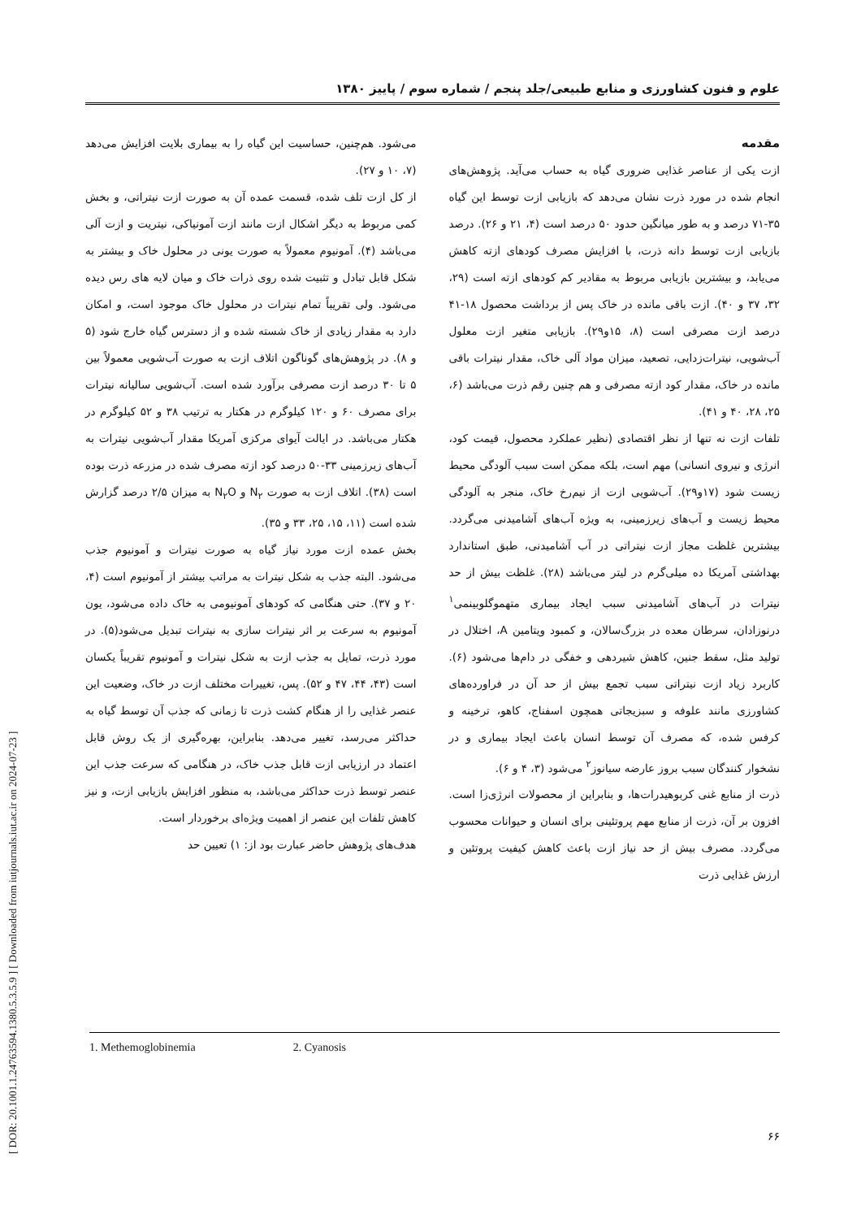علوم و فنون کشاورزی و منابع طبیعی/جلد پنجم / شماره سوم / پاییز ۱۳۸۰
مقدمه
ازت یکی از عناصر غذایی ضروری گیاه به حساب می‌آید. پژوهش‌های انجام شده در مورد ذرت نشان می‌دهد که بازیابی ازت توسط این گیاه ۳۵-۷۱ درصد و به طور میانگین حدود ۵۰ درصد است (۴، ۲۱ و ۲۶). درصد بازیابی ازت توسط دانه ذرت، با افزایش مصرف کودهای ازته کاهش می‌یابد، و بیشترین بازیابی مربوط به مقادیر کم کودهای ازته است (۲۹، ۳۲، ۳۷ و ۴۰). ازت باقی مانده در خاک پس از برداشت محصول ۱۸-۴۱ درصد ازت مصرفی است (۸، ۱۵و۲۹). بازیابی متغیر ازت معلول آب‌شویی، نیترات‌زدایی، تصعید، میزان مواد آلی خاک، مقدار نیترات باقی مانده در خاک، مقدار کود ازته مصرفی و هم چنین رقم ذرت می‌باشد (۶، ۲۵، ۲۸، ۴۰ و ۴۱).
تلفات ازت نه تنها از نظر اقتصادی (نظیر عملکرد محصول، قیمت کود، انرژی و نیروی انسانی) مهم است، بلکه ممکن است سبب آلودگی محیط زیست شود (۱۷و۲۹). آب‌شویی ازت از نیم‌رخ خاک، منجر به آلودگی محیط زیست و آب‌های زیرزمینی، به ویژه آب‌های آشامیدنی می‌گردد. بیشترین غلظت مجاز ازت نیتراتی در آب آشامیدنی، طبق استاندارد بهداشتی آمریکا ده میلی‌گرم در لیتر می‌باشد (۲۸). غلظت بیش از حد نیترات در آب‌های آشامیدنی سبب ایجاد بیماری متهموگلوبینمی<sup>۱</sup> درنوزادان، سرطان معده در بزرگ‌سالان، و کمبود ویتامین A، اختلال در تولید مثل، سقط جنین، کاهش شیردهی و خفگی در دام‌ها می‌شود (۶). کاربرد زیاد ازت نیتراتی سبب تجمع بیش از حد آن در فراورده‌های کشاورزی مانند علوفه و سبزیجاتی همچون اسفناج، کاهو، ترخینه و کرفس شده، که مصرف آن توسط انسان باعث ایجاد بیماری و در نشخوار کنندگان سبب بروز عارضه سیانوز<sup>۲</sup> می‌شود (۳، ۴ و ۶).
ذرت از منابع غنی کربوهیدرات‌ها، و بنابراین از محصولات انرژی‌زا است. افزون بر آن، ذرت از منابع مهم پروتئینی برای انسان و حیوانات محسوب می‌گردد. مصرف بیش از حد نیاز ازت باعث کاهش کیفیت پروتئین و ارزش غذایی ذرت
می‌شود. هم‌چنین، حساسیت این گیاه را به بیماری بلایت افزایش می‌دهد (۷، ۱۰ و ۲۷).
از کل ازت تلف شده، قسمت عمده آن به صورت ازت نیتراتی، و بخش کمی مربوط به دیگر اشکال ازت مانند ازت آمونیاکی، نیتریت و ازت آلی می‌باشد (۴). آمونیوم معمولاً به صورت یونی در محلول خاک و بیشتر به شکل قابل تبادل و تثبیت شده روی ذرات خاک و میان لایه های رس دیده می‌شود. ولی تقریباً تمام نیترات در محلول خاک موجود است، و امکان دارد به مقدار زیادی از خاک شسته شده و از دسترس گیاه خارج شود (۵ و ۸). در پژوهش‌های گوناگون اتلاف ازت به صورت آب‌شویی معمولاً بین ۵ تا ۳۰ درصد ازت مصرفی برآورد شده است. آب‌شویی سالیانه نیترات برای مصرف ۶۰ و ۱۲۰ کیلوگرم در هکتار به ترتیب ۳۸ و ۵۲ کیلوگرم در هکتار می‌باشد. در ایالت آیوای مرکزی آمریکا مقدار آب‌شویی نیترات به آب‌های زیرزمینی ۳۳-۵۰ درصد کود ازته مصرف شده در مزرعه ذرت بوده است (۳۸). اتلاف ازت به صورت N<sub>۲</sub> و N<sub>۲</sub>O به میزان ۲/۵ درصد گزارش شده است (۱۱، ۱۵، ۲۵، ۳۳ و ۳۵).
بخش عمده ازت مورد نیاز گیاه به صورت نیترات و آمونیوم جذب می‌شود. البته جذب به شکل نیترات به مراتب بیشتر از آمونیوم است (۴، ۲۰ و ۳۷). حتی هنگامی که کودهای آمونیومی به خاک داده می‌شود، یون آمونیوم به سرعت بر اثر نیترات سازی به نیترات تبدیل می‌شود(۵). در مورد ذرت، تمایل به جذب ازت به شکل نیترات و آمونیوم تقریباً یکسان است (۴۳، ۴۴، ۴۷ و ۵۲). پس، تغییرات مختلف ازت در خاک، وضعیت این عنصر غذایی را از هنگام کشت ذرت تا زمانی که جذب آن توسط گیاه به حداکثر می‌رسد، تغییر می‌دهد. بنابراین، بهره‌گیری از یک روش قابل اعتماد در ارزیابی ازت قابل جذب خاک، در هنگامی که سرعت جذب این عنصر توسط ذرت حداکثر می‌باشد، به منظور افزایش بازیابی ازت، و نیز کاهش تلفات این عنصر از اهمیت ویژه‌ای برخوردار است.
هدف‌های پژوهش حاضر عبارت بود از: ۱) تعیین حد
1. Methemoglobinemia 2. Cyanosis
۶۶
[ DOR: 20.1001.1.24763594.1380.5.3.5.9 ] [ Downloaded from iutjournals.iut.ac.ir on 2024-07-23 ]